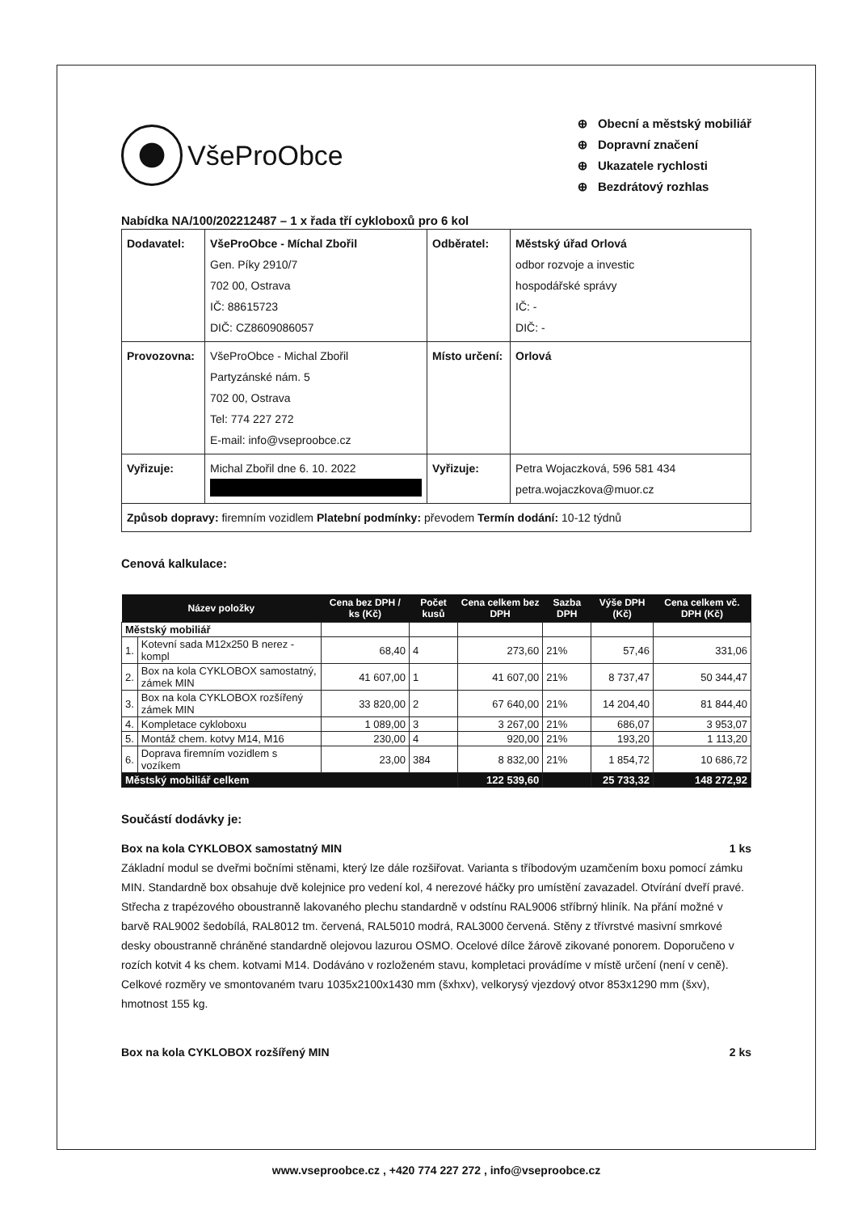VšeProObce
⊕ Obecní a městský mobiliář
⊕ Dopravní značení
⊕ Ukazatele rychlosti
⊕ Bezdrátový rozhlas
Nabídka NA/100/202212487 – 1 x řada tří cykloboxů pro 6 kol
| Dodavatel: | VšeProObce - Míchal Zbořil Gen. Píky 2910/7 702 00, Ostrava IČ: 88615723 DIČ: CZ8609086057 | Odběratel: | Městský úřad Orlová odbor rozvoje a investic hospodářské správy IČ: - DIČ: - |
| Provozovna: | VšeProObce - Michal Zbořil Partyzánské nám. 5 702 00, Ostrava Tel: 774 227 272 E-mail: info@vseproobce.cz | Místo určení: | Orlová |
| Vyřizuje: | Michal Zbořil dne 6. 10. 2022 | Vyřizuje: | Petra Wojaczková, 596 581 434 petra.wojaczkova@muor.cz |
| Způsob dopravy: firemním vozidlem Platební podmínky: převodem Termín dodání: 10-12 týdnů | | | |
Cenová kalkulace:
| Název položky | | Cena bez DPH / ks (Kč) | Počet kusů | Cena celkem bez DPH | Sazba DPH | Výše DPH (Kč) | Cena celkem vč. DPH (Kč) |
| --- | --- | --- | --- | --- | --- | --- | --- |
| Městský mobiliář | | | | | | | |
| 1. | Kotevní sada M12x250 B nerez - kompl | 68,40 | 4 | 273,60 | 21% | 57,46 | 331,06 |
| 2. | Box na kola CYKLOBOX samostatný, zámek MIN | 41 607,00 | 1 | 41 607,00 | 21% | 8 737,47 | 50 344,47 |
| 3. | Box na kola CYKLOBOX rozšířený zámek MIN | 33 820,00 | 2 | 67 640,00 | 21% | 14 204,40 | 81 844,40 |
| 4. | Kompletace cykloboxu | 1 089,00 | 3 | 3 267,00 | 21% | 686,07 | 3 953,07 |
| 5. | Montáž chem. kotvy M14, M16 | 230,00 | 4 | 920,00 | 21% | 193,20 | 1 113,20 |
| 6. | Doprava firemním vozidlem s vozíkem | 23,00 | 384 | 8 832,00 | 21% | 1 854,72 | 10 686,72 |
| Městský mobiliář celkem | | | | 122 539,60 | | 25 733,32 | 148 272,92 |
Součástí dodávky je:
Box na kola CYKLOBOX samostatný MIN 1 ks
Základní modul se dveřmi bočními stěnami, který lze dále rozšiřovat. Varianta s tříbodovým uzamčením boxu pomocí zámku MIN. Standardně box obsahuje dvě kolejnice pro vedení kol, 4 nerezové háčky pro umístění zavazadel. Otvírání dveří pravé. Střecha z trapézového oboustranně lakovaného plechu standardně v odstínu RAL9006 stříbrný hliník. Na přání možné v barvě RAL9002 šedobílá, RAL8012 tm. červená, RAL5010 modrá, RAL3000 červená. Stěny z třívrstvé masivní smrkové desky oboustranně chráněné standardně olejovou lazurou OSMO. Ocelové dílce žárově zikované ponorem. Doporučeno v rozích kotvit 4 ks chem. kotvami M14. Dodáváno v rozloženém stavu, kompletaci provádíme v místě určení (není v ceně). Celkové rozměry ve smontovaném tvaru 1035x2100x1430 mm (šxhxv), velkorysý vjezdový otvor 853x1290 mm (šxv), hmotnost 155 kg.
Box na kola CYKLOBOX rozšířený MIN 2 ks
www.vseproobce.cz , +420 774 227 272 , info@vseproobce.cz